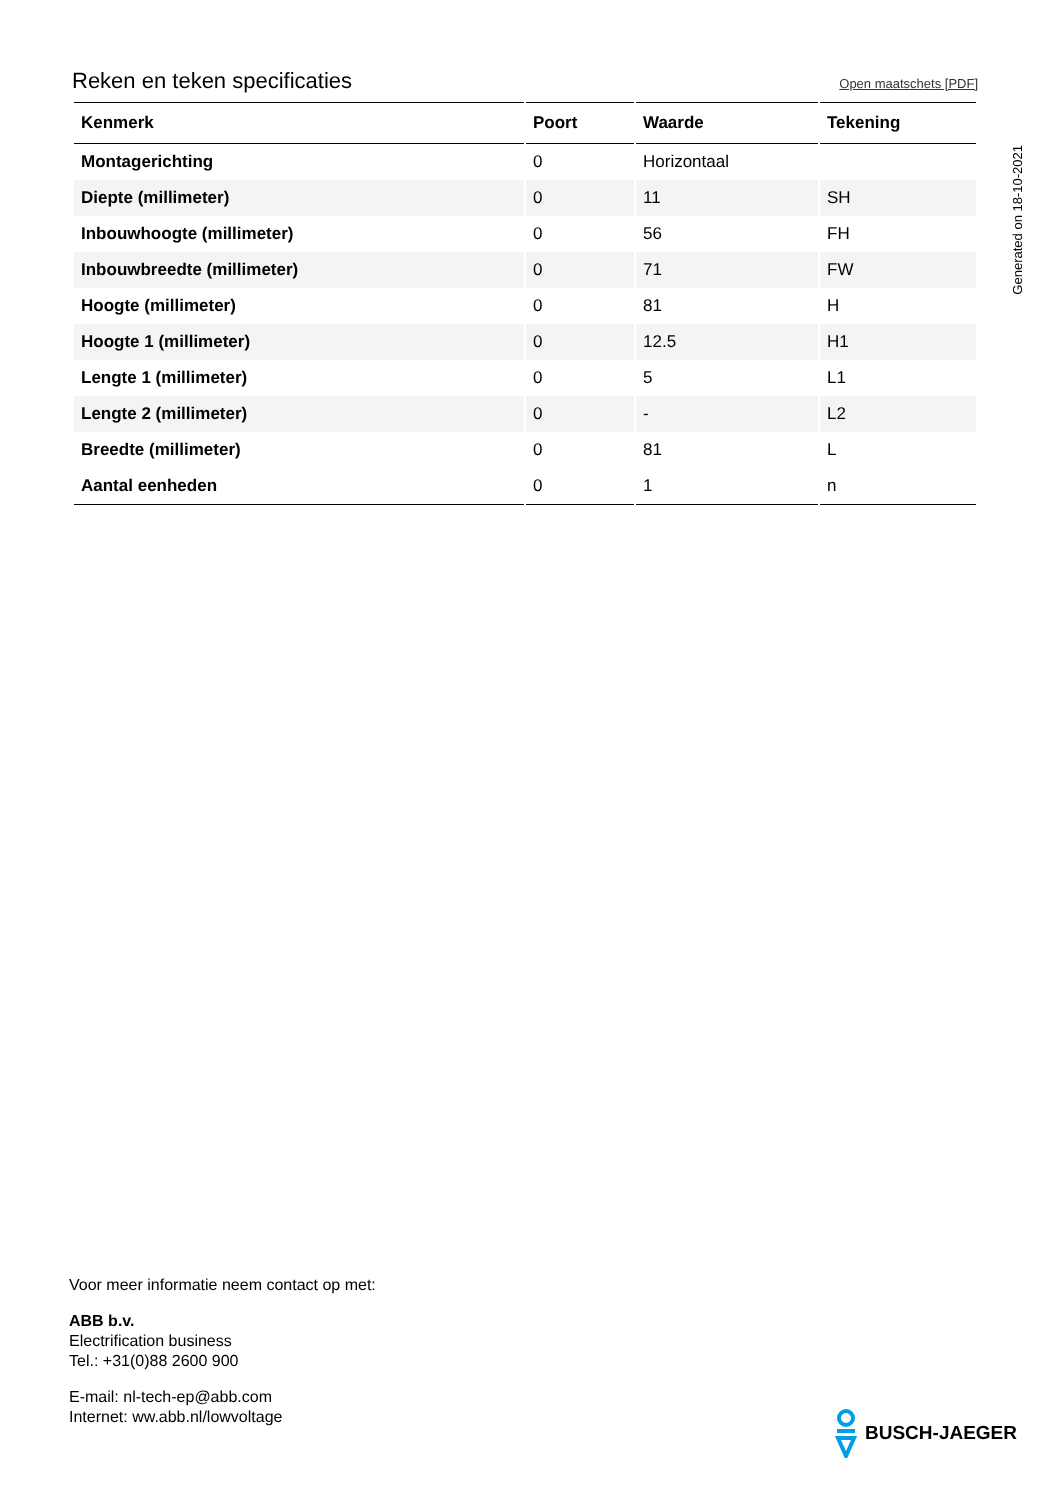Reken en teken specificaties
Open maatschets [PDF]
| Kenmerk | Poort | Waarde | Tekening |
| --- | --- | --- | --- |
| Montagerichting | 0 | Horizontaal | |
| Diepte (millimeter) | 0 | 11 | SH |
| Inbouwhoogte (millimeter) | 0 | 56 | FH |
| Inbouwbreedte (millimeter) | 0 | 71 | FW |
| Hoogte (millimeter) | 0 | 81 | H |
| Hoogte 1 (millimeter) | 0 | 12.5 | H1 |
| Lengte 1 (millimeter) | 0 | 5 | L1 |
| Lengte 2 (millimeter) | 0 | - | L2 |
| Breedte (millimeter) | 0 | 81 | L |
| Aantal eenheden | 0 | 1 | n |
Generated on 18-10-2021
Voor meer informatie neem contact op met:
ABB b.v.
Electrification business
Tel.: +31(0)88 2600 900
E-mail: nl-tech-ep@abb.com
Internet: ww.abb.nl/lowvoltage
BUSCH-JAEGER